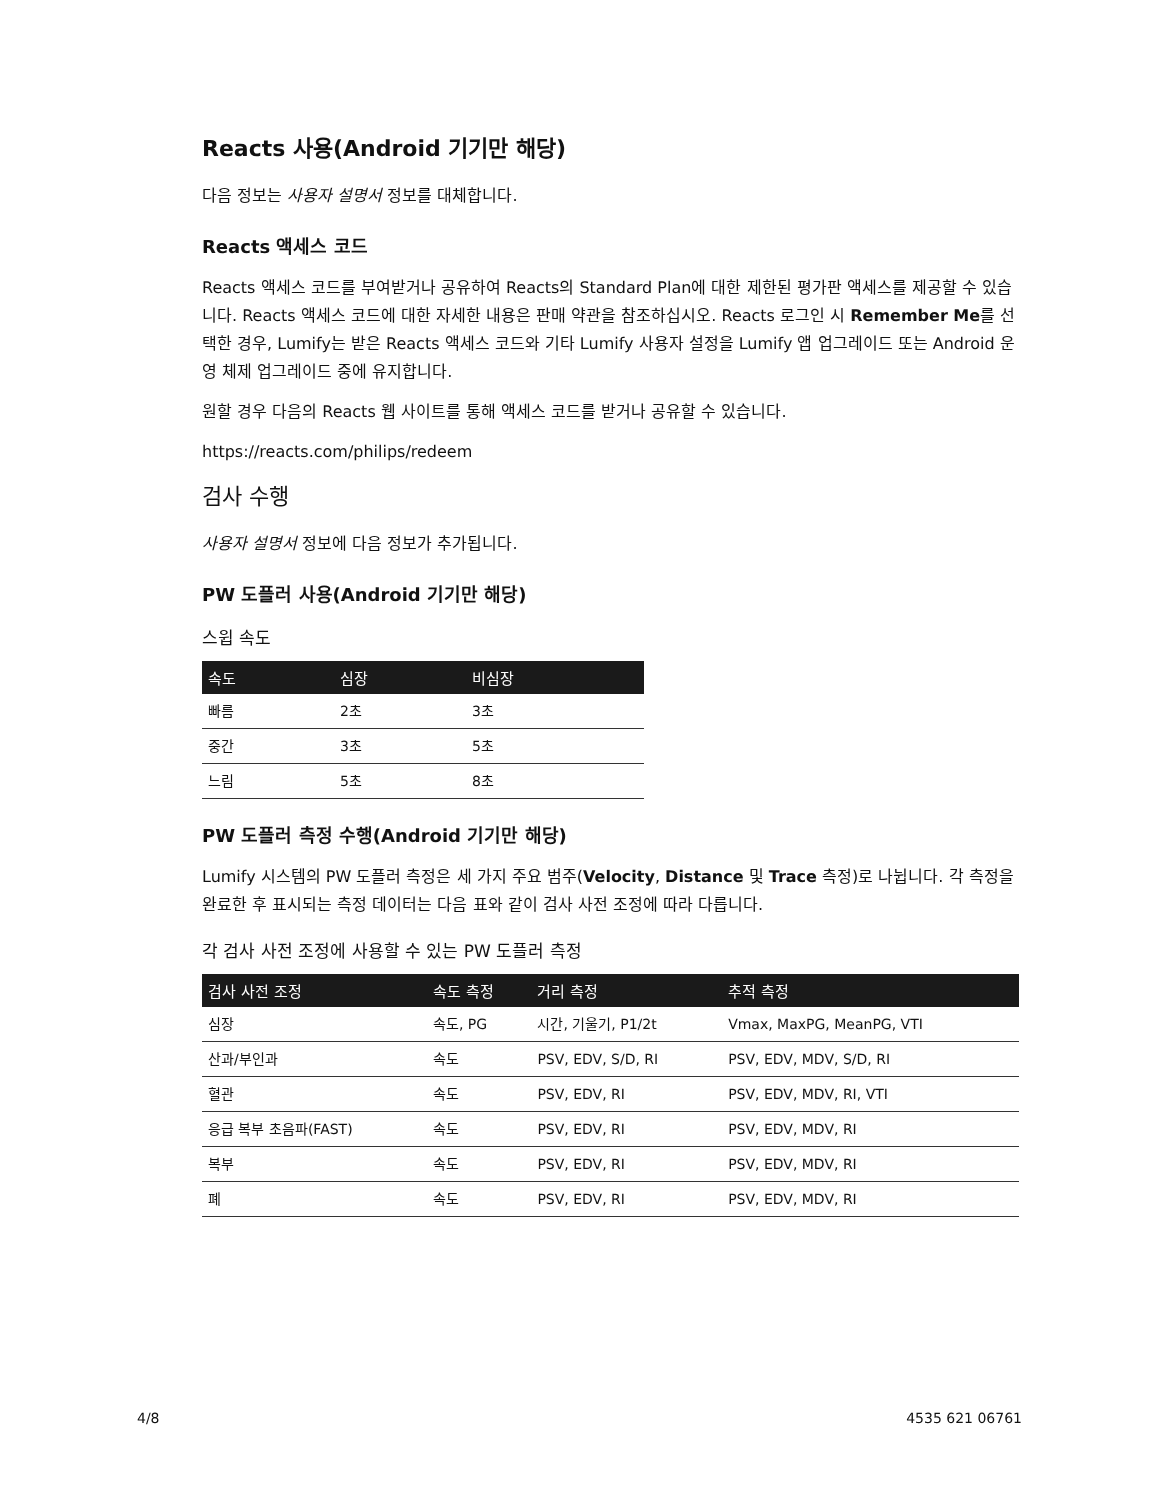Reacts 사용(Android 기기만 해당)
다음 정보는 사용자 설명서 정보를 대체합니다.
Reacts 액세스 코드
Reacts 액세스 코드를 부여받거나 공유하여 Reacts의 Standard Plan에 대한 제한된 평가판 액세스를 제공할 수 있습니다. Reacts 액세스 코드에 대한 자세한 내용은 판매 약관을 참조하십시오. Reacts 로그인 시 Remember Me를 선택한 경우, Lumify는 받은 Reacts 액세스 코드와 기타 Lumify 사용자 설정을 Lumify 앱 업그레이드 또는 Android 운영 체제 업그레이드 중에 유지합니다.
원할 경우 다음의 Reacts 웹 사이트를 통해 액세스 코드를 받거나 공유할 수 있습니다.
https://reacts.com/philips/redeem
검사 수행
사용자 설명서 정보에 다음 정보가 추가됩니다.
PW 도플러 사용(Android 기기만 해당)
스윕 속도
| 속도 | 심장 | 비심장 |
| --- | --- | --- |
| 빠름 | 2초 | 3초 |
| 중간 | 3초 | 5초 |
| 느림 | 5초 | 8초 |
PW 도플러 측정 수행(Android 기기만 해당)
Lumify 시스템의 PW 도플러 측정은 세 가지 주요 범주(Velocity, Distance 및 Trace 측정)로 나뉩니다. 각 측정을 완료한 후 표시되는 측정 데이터는 다음 표와 같이 검사 사전 조정에 따라 다릅니다.
각 검사 사전 조정에 사용할 수 있는 PW 도플러 측정
| 검사 사전 조정 | 속도 측정 | 거리 측정 | 추적 측정 |
| --- | --- | --- | --- |
| 심장 | 속도, PG | 시간, 기울기, P1/2t | Vmax, MaxPG, MeanPG, VTI |
| 산과/부인과 | 속도 | PSV, EDV, S/D, RI | PSV, EDV, MDV, S/D, RI |
| 혈관 | 속도 | PSV, EDV, RI | PSV, EDV, MDV, RI, VTI |
| 응급 복부 초음파(FAST) | 속도 | PSV, EDV, RI | PSV, EDV, MDV, RI |
| 복부 | 속도 | PSV, EDV, RI | PSV, EDV, MDV, RI |
| 폐 | 속도 | PSV, EDV, RI | PSV, EDV, MDV, RI |
4/8 4535 621 06761